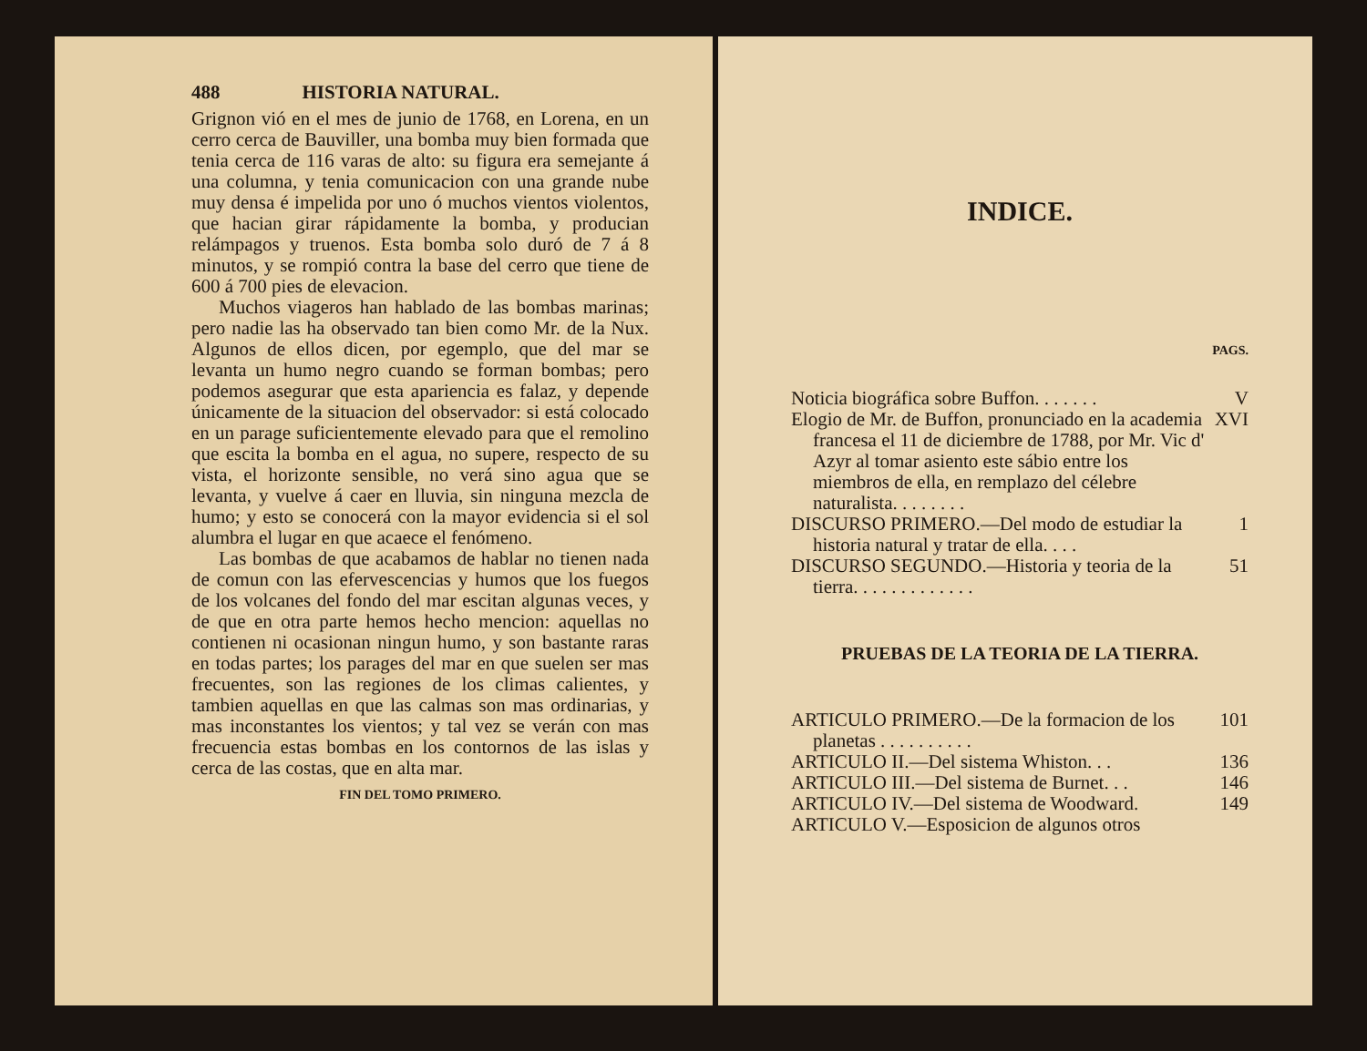488 HISTORIA NATURAL.
Grignon vió en el mes de junio de 1768, en Lorena, en un cerro cerca de Bauviller, una bomba muy bien formada que tenia cerca de 116 varas de alto: su figura era semejante á una columna, y tenia comunicacion con una grande nube muy densa é impelida por uno ó muchos vientos violentos, que hacian girar rápidamente la bomba, y producian relámpagos y truenos. Esta bomba solo duró de 7 á 8 minutos, y se rompió contra la base del cerro que tiene de 600 á 700 pies de elevacion.
Muchos viageros han hablado de las bombas marinas; pero nadie las ha observado tan bien como Mr. de la Nux. Algunos de ellos dicen, por egemplo, que del mar se levanta un humo negro cuando se forman bombas; pero podemos asegurar que esta apariencia es falaz, y depende únicamente de la situacion del observador: si está colocado en un parage suficientemente elevado para que el remolino que escita la bomba en el agua, no supere, respecto de su vista, el horizonte sensible, no verá sino agua que se levanta, y vuelve á caer en lluvia, sin ninguna mezcla de humo; y esto se conocerá con la mayor evidencia si el sol alumbra el lugar en que acaece el fenómeno.
Las bombas de que acabamos de hablar no tienen nada de comun con las efervescencias y humos que los fuegos de los volcanes del fondo del mar escitan algunas veces, y de que en otra parte hemos hecho mencion: aquellas no contienen ni ocasionan ningun humo, y son bastante raras en todas partes; los parages del mar en que suelen ser mas frecuentes, son las regiones de los climas calientes, y tambien aquellas en que las calmas son mas ordinarias, y mas inconstantes los vientos; y tal vez se verán con mas frecuencia estas bombas en los contornos de las islas y cerca de las costas, que en alta mar.
FIN DEL TOMO PRIMERO.
INDICE.
PAGS.
Noticia biográfica sobre Buffon. . . . . . . V
Elogio de Mr. de Buffon, pronunciado en la academia francesa el 11 de diciembre de 1788, por Mr. Vic d' Azyr al tomar asiento este sábio entre los miembros de ella, en remplazo del célebre naturalista. . . . . . . . XVI
DISCURSO PRIMERO.—Del modo de estudiar la historia natural y tratar de ella. . . . 1
DISCURSO SEGUNDO.—Historia y teoria de la tierra. . . . . . . . . . . . . 51
PRUEBAS DE LA TEORIA DE LA TIERRA.
ARTICULO PRIMERO.—De la formacion de los planetas . . . . . . . . . . 101
ARTICULO II.—Del sistema Whiston. . . 136
ARTICULO III.—Del sistema de Burnet. . . 146
ARTICULO IV.—Del sistema de Woodward. 149
ARTICULO V.—Esposicion de algunos otros